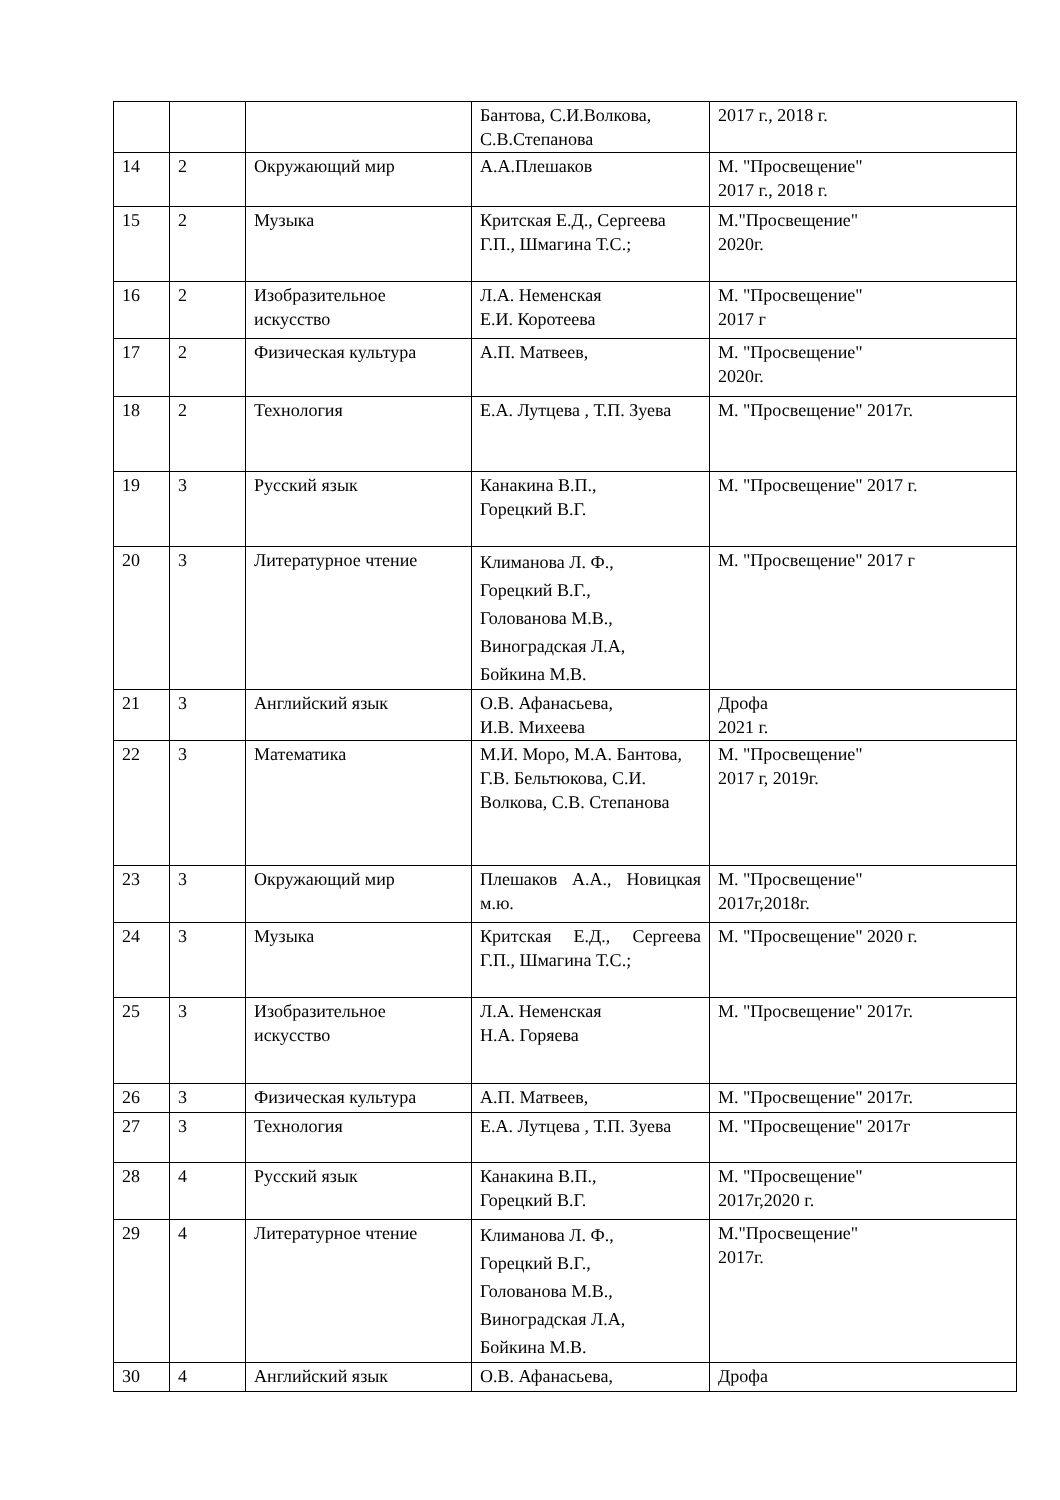| | | | Бантова, С.И.Волкова, С.В.Степанова | 2017 г., 2018 г. |
| 14 | 2 | Окружающий мир | А.А.Плешаков | М. "Просвещение" 2017 г., 2018 г. |
| 15 | 2 | Музыка | Критская Е.Д., Сергеева Г.П., Шмагина Т.С.; | М."Просвещение" 2020г. |
| 16 | 2 | Изобразительное искусство | Л.А. Неменская Е.И. Коротеева | М. "Просвещение" 2017 г |
| 17 | 2 | Физическая культура | А.П. Матвеев, | М. "Просвещение" 2020г. |
| 18 | 2 | Технология | Е.А. Лутцева , Т.П. Зуева | М. "Просвещение" 2017г. |
| 19 | 3 | Русский язык | Канакина В.П., Горецкий В.Г. | М. "Просвещение" 2017 г. |
| 20 | 3 | Литературное чтение | Климанова Л. Ф., Горецкий В.Г., Голованова М.В., Виноградская Л.А, Бойкина М.В. | М. "Просвещение" 2017 г |
| 21 | 3 | Английский язык | О.В. Афанасьева, И.В. Михеева | Дрофа 2021 г. |
| 22 | 3 | Математика | М.И. Моро, М.А. Бантова, Г.В. Бельтюкова, С.И. Волкова, С.В. Степанова | М. "Просвещение" 2017 г, 2019г. |
| 23 | 3 | Окружающий мир | Плешаков А.А., Новицкая м.ю. | М. "Просвещение" 2017г,2018г. |
| 24 | 3 | Музыка | Критская Е.Д., Сергеева Г.П., Шмагина Т.С.; | М. "Просвещение" 2020 г. |
| 25 | 3 | Изобразительное искусство | Л.А. Неменская Н.А. Горяева | М. "Просвещение" 2017г. |
| 26 | 3 | Физическая культура | А.П. Матвеев, | М. "Просвещение" 2017г. |
| 27 | 3 | Технология | Е.А. Лутцева , Т.П. Зуева | М. "Просвещение" 2017г |
| 28 | 4 | Русский язык | Канакина В.П., Горецкий В.Г. | М. "Просвещение" 2017г,2020 г. |
| 29 | 4 | Литературное чтение | Климанова Л. Ф., Горецкий В.Г., Голованова М.В., Виноградская Л.А, Бойкина М.В. | М."Просвещение" 2017г. |
| 30 | 4 | Английский язык | О.В. Афанасьева, | Дрофа |